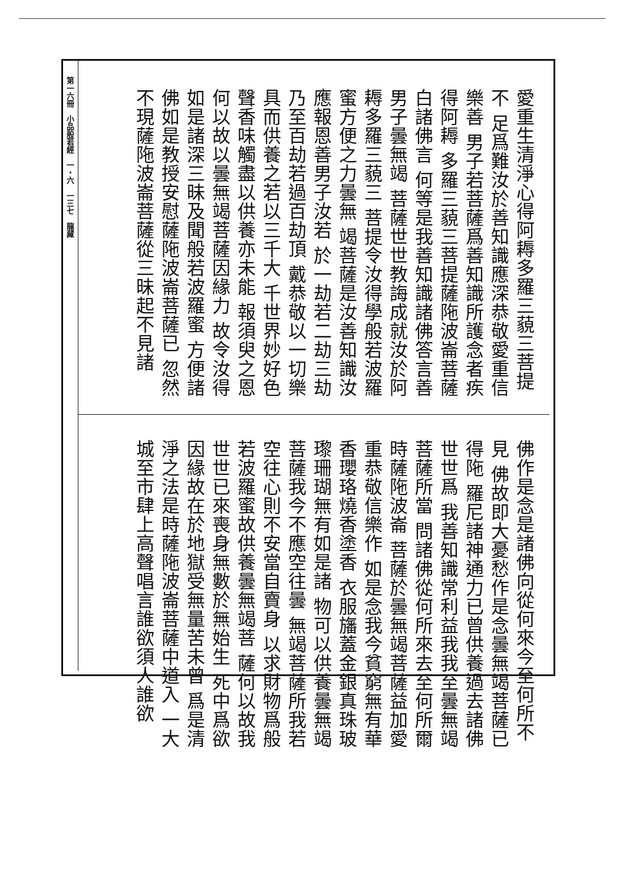第一六冊　小品般若經　一・六　一三七　龍藏
愛重生清淨心得阿耨多羅三藐三菩提不 足爲難汝於善知識應深恭敬愛重信樂善 男子若菩薩爲善知識所護念者疾得阿耨 多羅三藐三菩提薩陁波崙菩薩白諸佛言 何等是我善知識諸佛答言善男子曇無竭 菩薩世世教誨成就汝於阿耨多羅三藐三 菩提令汝得學般若波羅蜜方便之力曇無 竭菩薩是汝善知識汝應報恩善男子汝若 於一劫若二劫三劫乃至百劫若過百劫頂 戴恭敬以一切樂具而供養之若以三千大 千世界妙好色聲香味觸盡以供養亦未能 報須臾之恩何以故以曇無竭菩薩因緣力 故令汝得如是諸深三昧及聞般若波羅蜜 方便諸佛如是教授安慰薩陁波崙菩薩已 忽然不現薩陁波崙菩薩從三昧起不見諸
佛作是念是諸佛向從何來今至何所不見 佛故即大憂愁作是念曇無竭菩薩已得陁 羅尼諸神通力已曾供養過去諸佛世世爲 我善知識常利益我我至曇無竭菩薩所當 問諸佛從何所來去至何所爾時薩陁波崙 菩薩於曇無竭菩薩益加愛重恭敬信樂作 如是念我今貧窮無有華香瓔珞燒香塗香 衣服旛蓋金銀真珠玻瓈珊瑚無有如是諸 物可以供養曇無竭菩薩我今不應空往曇 無竭菩薩所我若空往心則不安當自賣身 以求財物爲般若波羅蜜故供養曇無竭菩 薩何以故我世世已來喪身無數於無始生 死中爲欲因緣故在於地獄受無量苦未曾 爲是清淨之法是時薩陁波崙菩薩中道入 一大城至市肆上高聲唱言誰欲須人誰欲